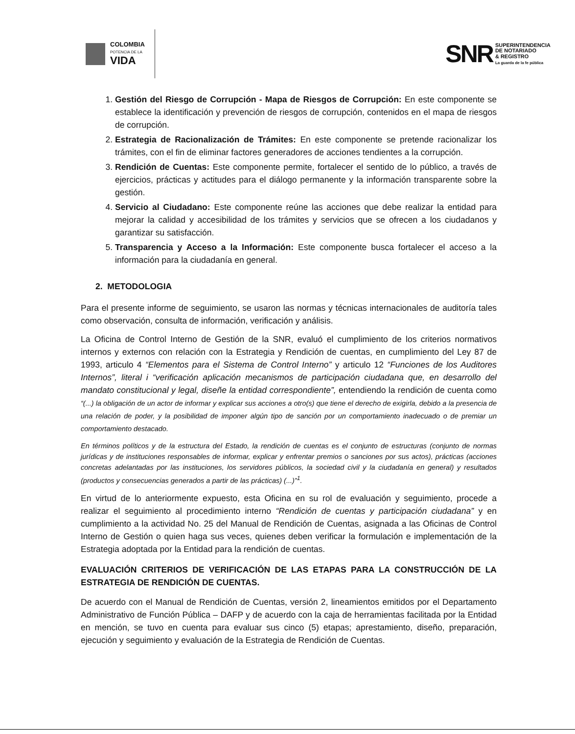COLOMBIA
POTENCIA DE LA
VIDA
SNR
SUPERINTENDENCIA
DE NOTARIADO
& REGISTRO
La guarda de la fe pública
1. Gestión del Riesgo de Corrupción - Mapa de Riesgos de Corrupción: En este componente se establece la identificación y prevención de riesgos de corrupción, contenidos en el mapa de riesgos de corrupción.
2. Estrategia de Racionalización de Trámites: En este componente se pretende racionalizar los trámites, con el fin de eliminar factores generadores de acciones tendientes a la corrupción.
3. Rendición de Cuentas: Este componente permite, fortalecer el sentido de lo público, a través de ejercicios, prácticas y actitudes para el diálogo permanente y la información transparente sobre la gestión.
4. Servicio al Ciudadano: Este componente reúne las acciones que debe realizar la entidad para mejorar la calidad y accesibilidad de los trámites y servicios que se ofrecen a los ciudadanos y garantizar su satisfacción.
5. Transparencia y Acceso a la Información: Este componente busca fortalecer el acceso a la información para la ciudadanía en general.
2. METODOLOGIA
Para el presente informe de seguimiento, se usaron las normas y técnicas internacionales de auditoría tales como observación, consulta de información, verificación y análisis.
La Oficina de Control Interno de Gestión de la SNR, evaluó el cumplimiento de los criterios normativos internos y externos con relación con la Estrategia y Rendición de cuentas, en cumplimiento del Ley 87 de 1993, articulo 4 “Elementos para el Sistema de Control Interno” y articulo 12 “Funciones de los Auditores Internos”, literal i “verificación aplicación mecanismos de participación ciudadana que, en desarrollo del mandato constitucional y legal, diseñe la entidad correspondiente”, entendiendo la rendición de cuenta como “(...) la obligación de un actor de informar y explicar sus acciones a otro(s) que tiene el derecho de exigirla, debido a la presencia de una relación de poder, y la posibilidad de imponer algún tipo de sanción por un comportamiento inadecuado o de premiar un comportamiento destacado.
En términos políticos y de la estructura del Estado, la rendición de cuentas es el conjunto de estructuras (conjunto de normas jurídicas y de instituciones responsables de informar, explicar y enfrentar premios o sanciones por sus actos), prácticas (acciones concretas adelantadas por las instituciones, los servidores públicos, la sociedad civil y la ciudadanía en general) y resultados (productos y consecuencias generados a partir de las prácticas) (...)”<sup>1</sup>.
En virtud de lo anteriormente expuesto, esta Oficina en su rol de evaluación y seguimiento, procede a realizar el seguimiento al procedimiento interno “Rendición de cuentas y participación ciudadana” y en cumplimiento a la actividad No. 25 del Manual de Rendición de Cuentas, asignada a las Oficinas de Control Interno de Gestión o quien haga sus veces, quienes deben verificar la formulación e implementación de la Estrategia adoptada por la Entidad para la rendición de cuentas.
EVALUACIÓN CRITERIOS DE VERIFICACIÓN DE LAS ETAPAS PARA LA CONSTRUCCIÓN DE LA ESTRATEGIA DE RENDICIÓN DE CUENTAS.
De acuerdo con el Manual de Rendición de Cuentas, versión 2, lineamientos emitidos por el Departamento Administrativo de Función Pública – DAFP y de acuerdo con la caja de herramientas facilitada por la Entidad en mención, se tuvo en cuenta para evaluar sus cinco (5) etapas; aprestamiento, diseño, preparación, ejecución y seguimiento y evaluación de la Estrategia de Rendición de Cuentas.